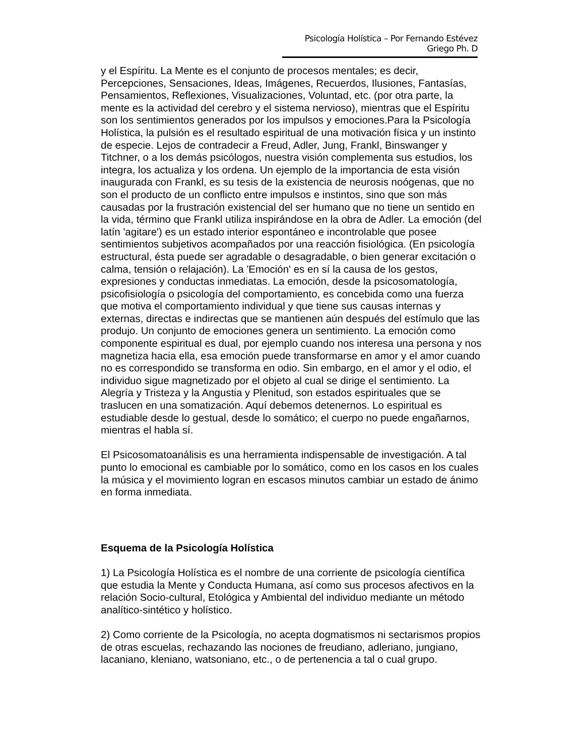Psicología Holística – Por Fernando Estévez Griego Ph. D
y el Espíritu. La Mente es el conjunto de procesos mentales; es decir, Percepciones, Sensaciones, Ideas, Imágenes, Recuerdos, Ilusiones, Fantasías, Pensamientos, Reflexiones, Visualizaciones, Voluntad, etc. (por otra parte, la mente es la actividad del cerebro y el sistema nervioso), mientras que el Espíritu son los sentimientos generados por los impulsos y emociones.Para la Psicología Holística, la pulsión es el resultado espiritual de una motivación física y un instinto de especie. Lejos de contradecir a Freud, Adler, Jung, Frankl, Binswanger y Titchner, o a los demás psicólogos, nuestra visión complementa sus estudios, los integra, los actualiza y los ordena. Un ejemplo de la importancia de esta visión inaugurada con Frankl, es su tesis de la existencia de neurosis noógenas, que no son el producto de un conflicto entre impulsos e instintos, sino que son más causadas por la frustración existencial del ser humano que no tiene un sentido en la vida, término que Frankl utiliza inspirándose en la obra de Adler. La emoción (del latín 'agitare') es un estado interior espontáneo e incontrolable que posee sentimientos subjetivos acompañados por una reacción fisiológica. (En psicología estructural, ésta puede ser agradable o desagradable, o bien generar excitación o calma, tensión o relajación). La 'Emoción' es en sí la causa de los gestos, expresiones y conductas inmediatas. La emoción, desde la psicosomatología, psicofisiología o psicología del comportamiento, es concebida como una fuerza que motiva el comportamiento individual y que tiene sus causas internas y externas, directas e indirectas que se mantienen aún después del estímulo que las produjo. Un conjunto de emociones genera un sentimiento. La emoción como componente espiritual es dual, por ejemplo cuando nos interesa una persona y nos magnetiza hacia ella, esa emoción puede transformarse en amor y el amor cuando no es correspondido se transforma en odio. Sin embargo, en el amor y el odio, el individuo sigue magnetizado por el objeto al cual se dirige el sentimiento. La Alegría y Tristeza y la Angustia y Plenitud, son estados espirituales que se traslucen en una somatización. Aquí debemos detenernos. Lo espiritual es estudiable desde lo gestual, desde lo somático; el cuerpo no puede engañarnos, mientras el habla sí.
El Psicosomatoanálisis es una herramienta indispensable de investigación. A tal punto lo emocional es cambiable por lo somático, como en los casos en los cuales la música y el movimiento logran en escasos minutos cambiar un estado de ánimo en forma inmediata.
Esquema de la Psicología Holística
1) La Psicología Holística es el nombre de una corriente de psicología científica que estudia la Mente y Conducta Humana, así como sus procesos afectivos en la relación Socio-cultural, Etológica y Ambiental del individuo mediante un método analítico-sintético y holístico.
2) Como corriente de la Psicología, no acepta dogmatismos ni sectarismos propios de otras escuelas, rechazando las nociones de freudiano, adleriano, jungiano, lacaniano, kleniano, watsoniano, etc., o de pertenencia a tal o cual grupo.